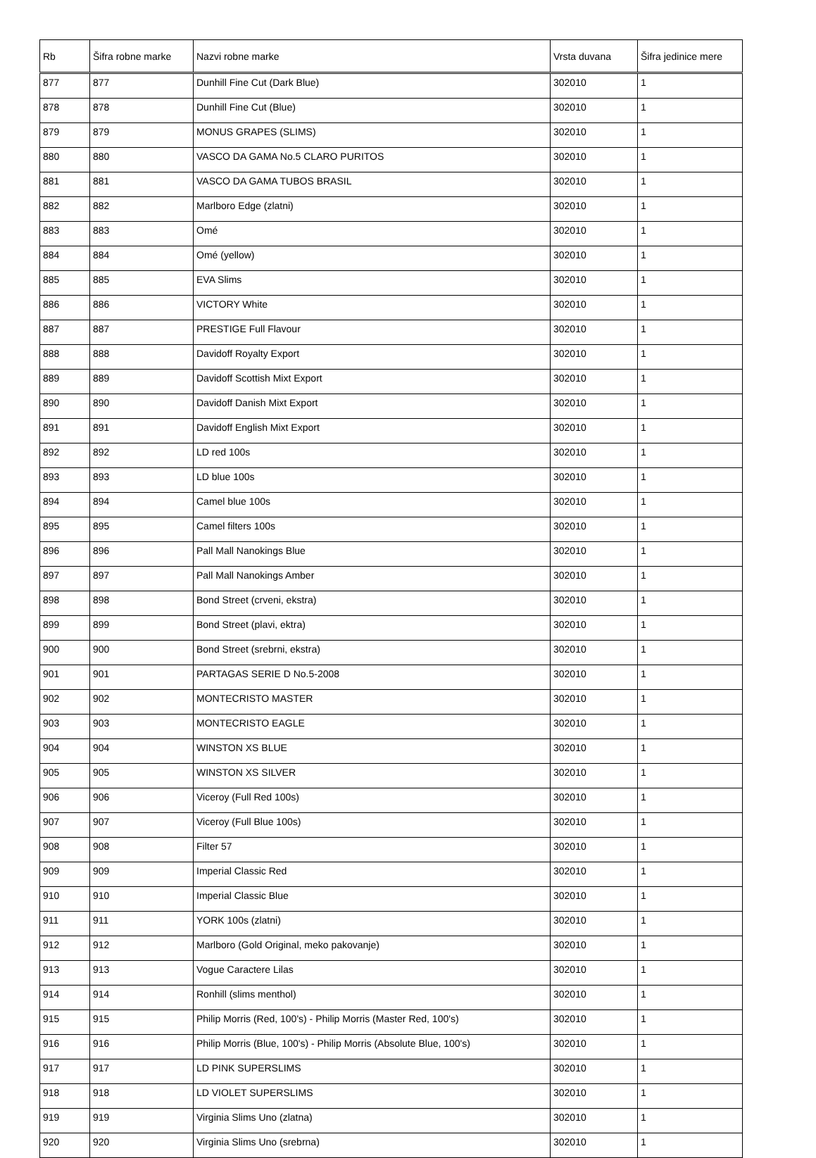| Rb | Šifra robne marke | Nazvi robne marke | Vrsta duvana | Šifra jedinice mere |
| --- | --- | --- | --- | --- |
| 877 | 877 | Dunhill Fine Cut (Dark Blue) | 302010 | 1 |
| 878 | 878 | Dunhill Fine Cut (Blue) | 302010 | 1 |
| 879 | 879 | MONUS GRAPES (SLIMS) | 302010 | 1 |
| 880 | 880 | VASCO DA GAMA No.5 CLARO PURITOS | 302010 | 1 |
| 881 | 881 | VASCO DA GAMA TUBOS BRASIL | 302010 | 1 |
| 882 | 882 | Marlboro Edge (zlatni) | 302010 | 1 |
| 883 | 883 | Omé | 302010 | 1 |
| 884 | 884 | Omé (yellow) | 302010 | 1 |
| 885 | 885 | EVA Slims | 302010 | 1 |
| 886 | 886 | VICTORY White | 302010 | 1 |
| 887 | 887 | PRESTIGE Full Flavour | 302010 | 1 |
| 888 | 888 | Davidoff Royalty Export | 302010 | 1 |
| 889 | 889 | Davidoff Scottish Mixt Export | 302010 | 1 |
| 890 | 890 | Davidoff Danish Mixt Export | 302010 | 1 |
| 891 | 891 | Davidoff English Mixt Export | 302010 | 1 |
| 892 | 892 | LD red 100s | 302010 | 1 |
| 893 | 893 | LD blue 100s | 302010 | 1 |
| 894 | 894 | Camel blue 100s | 302010 | 1 |
| 895 | 895 | Camel filters 100s | 302010 | 1 |
| 896 | 896 | Pall Mall Nanokings Blue | 302010 | 1 |
| 897 | 897 | Pall Mall Nanokings Amber | 302010 | 1 |
| 898 | 898 | Bond Street (crveni, ekstra) | 302010 | 1 |
| 899 | 899 | Bond Street (plavi, ektra) | 302010 | 1 |
| 900 | 900 | Bond Street (srebrni, ekstra) | 302010 | 1 |
| 901 | 901 | PARTAGAS SERIE D No.5-2008 | 302010 | 1 |
| 902 | 902 | MONTECRISTO MASTER | 302010 | 1 |
| 903 | 903 | MONTECRISTO EAGLE | 302010 | 1 |
| 904 | 904 | WINSTON XS BLUE | 302010 | 1 |
| 905 | 905 | WINSTON XS SILVER | 302010 | 1 |
| 906 | 906 | Viceroy (Full Red 100s) | 302010 | 1 |
| 907 | 907 | Viceroy (Full Blue 100s) | 302010 | 1 |
| 908 | 908 | Filter 57 | 302010 | 1 |
| 909 | 909 | Imperial Classic Red | 302010 | 1 |
| 910 | 910 | Imperial Classic Blue | 302010 | 1 |
| 911 | 911 | YORK 100s (zlatni) | 302010 | 1 |
| 912 | 912 | Marlboro (Gold Original, meko pakovanje) | 302010 | 1 |
| 913 | 913 | Vogue Caractere Lilas | 302010 | 1 |
| 914 | 914 | Ronhill (slims menthol) | 302010 | 1 |
| 915 | 915 | Philip Morris (Red, 100's) - Philip Morris (Master Red, 100's) | 302010 | 1 |
| 916 | 916 | Philip Morris (Blue, 100's) - Philip Morris (Absolute Blue, 100's) | 302010 | 1 |
| 917 | 917 | LD PINK SUPERSLIMS | 302010 | 1 |
| 918 | 918 | LD VIOLET SUPERSLIMS | 302010 | 1 |
| 919 | 919 | Virginia Slims Uno (zlatna) | 302010 | 1 |
| 920 | 920 | Virginia Slims Uno (srebrna) | 302010 | 1 |